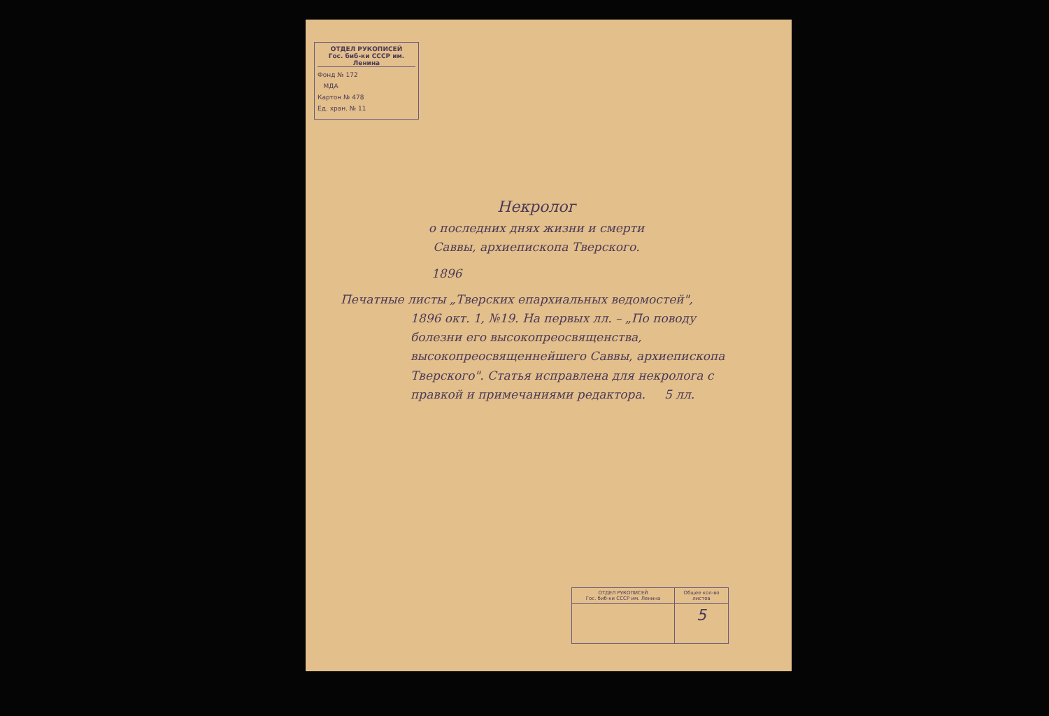ОТДЕЛ РУКОПИСЕЙ
Гос. биб-ки СССР им. Ленина
Фонд № 172
МДА
Картон № 478
Ед. хран. № 11
Некролог
о последних днях жизни и смерти
Саввы, архиепископа Тверского.
1896
Печатные листы „Тверских епархиальных ведомостей",
1896 окт. 1, №19. На первых лл. – „По поводу болезни его высокопреосвященства, высокопреосвященнейшего Саввы, архиепископа Тверского". Статья исправлена для некролога с правкой и примечаниями редактора. 5 лл.
| ОТДЕЛ РУКОПИСЕЙ Гос. биб-ки СССР им. Ленина | Общее кол-во листов |
| | 5 |